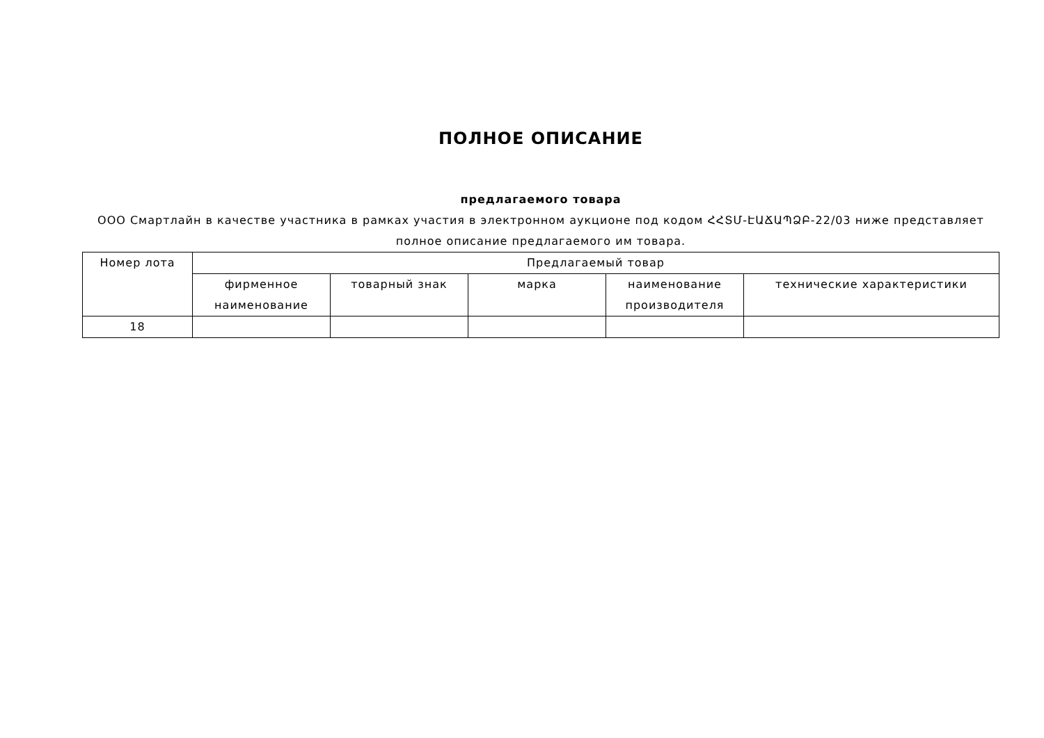ПОЛНОЕ ОПИСАНИЕ
предлагаемого товара
ООО Смартлайн в качестве участника в рамках участия в электронном аукционе под кодом ՀՀՏՄ-ԷԱՃԱՊՁԲ-22/03 ниже представляет полное описание предлагаемого им товара.
| Номер лота | Предлагаемый товар | | | | |
| --- | --- | --- | --- | --- | --- |
| | фирменное наименование | товарный знак | марка | наименование производителя | технические характеристики |
| 18 | | | | | |